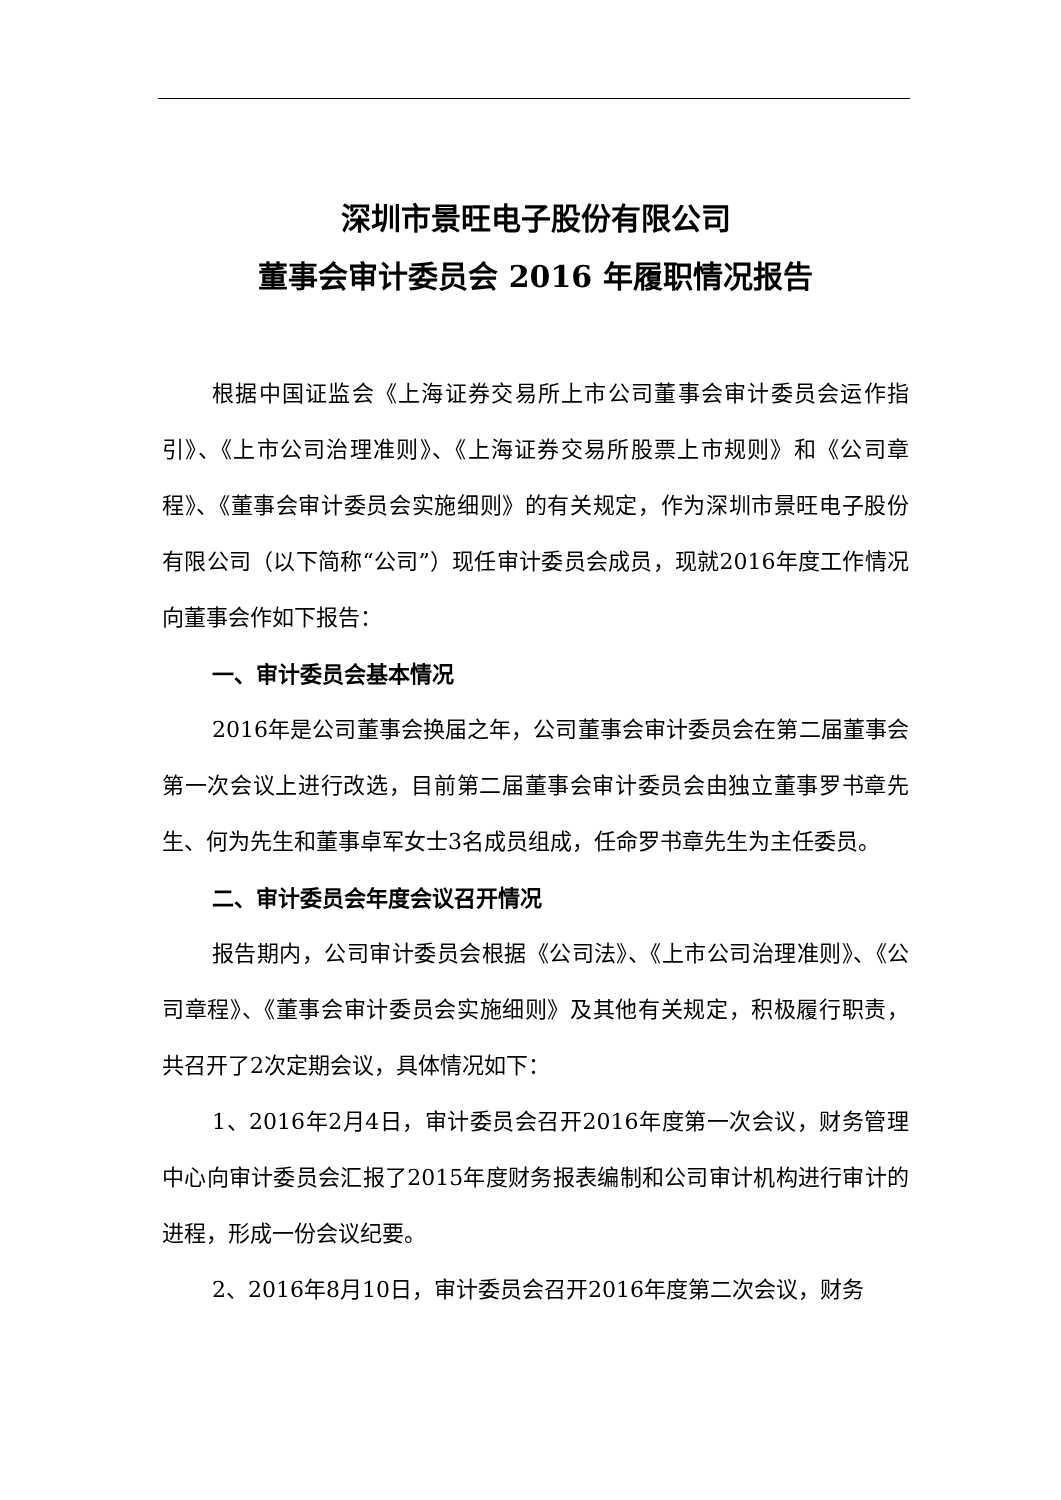深圳市景旺电子股份有限公司
董事会审计委员会 2016 年履职情况报告
根据中国证监会《上海证券交易所上市公司董事会审计委员会运作指引》、《上市公司治理准则》、《上海证券交易所股票上市规则》和《公司章程》、《董事会审计委员会实施细则》的有关规定，作为深圳市景旺电子股份有限公司（以下简称“公司”）现任审计委员会成员，现就2016年度工作情况向董事会作如下报告：
一、审计委员会基本情况
2016年是公司董事会换届之年，公司董事会审计委员会在第二届董事会第一次会议上进行改选，目前第二届董事会审计委员会由独立董事罗书章先生、何为先生和董事卓军女士3名成员组成，任命罗书章先生为主任委员。
二、审计委员会年度会议召开情况
报告期内，公司审计委员会根据《公司法》、《上市公司治理准则》、《公司章程》、《董事会审计委员会实施细则》及其他有关规定，积极履行职责，共召开了2次定期会议，具体情况如下：
1、2016年2月4日，审计委员会召开2016年度第一次会议，财务管理中心向审计委员会汇报了2015年度财务报表编制和公司审计机构进行审计的进程，形成一份会议纪要。
2、2016年8月10日，审计委员会召开2016年度第二次会议，财务